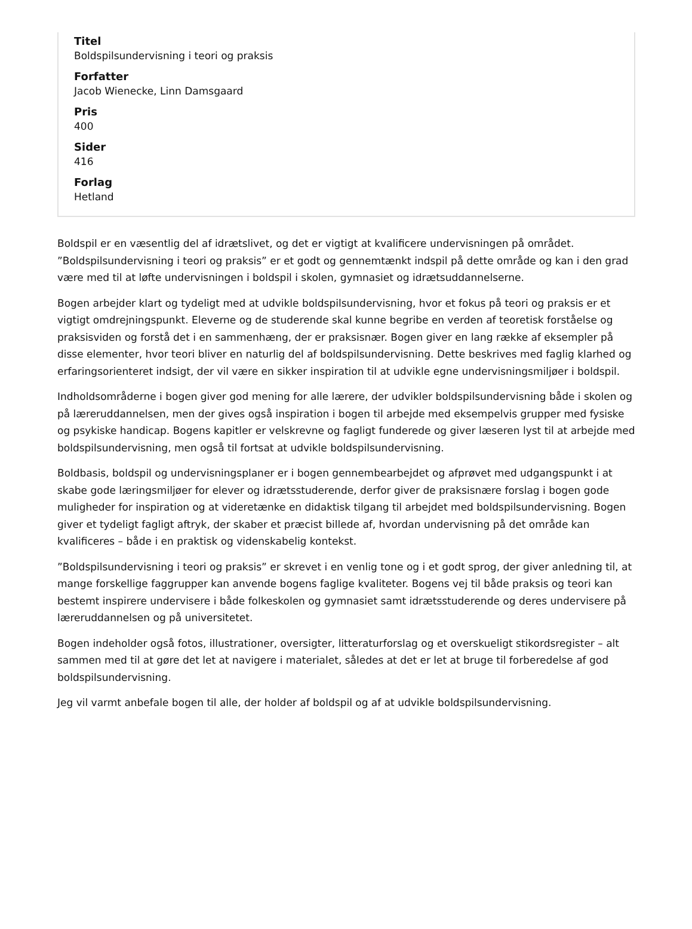Titel
Boldspilsundervisning i teori og praksis
Forfatter
Jacob Wienecke, Linn Damsgaard
Pris
400
Sider
416
Forlag
Hetland
Boldspil er en væsentlig del af idrætslivet, og det er vigtigt at kvalificere undervisningen på området. ”Boldspilsundervisning i teori og praksis” er et godt og gennemtænkt indspil på dette område og kan i den grad være med til at løfte undervisningen i boldspil i skolen, gymnasiet og idrætsuddannelserne.
Bogen arbejder klart og tydeligt med at udvikle boldspilsundervisning, hvor et fokus på teori og praksis er et vigtigt omdrejningspunkt. Eleverne og de studerende skal kunne begribe en verden af teoretisk forståelse og praksisviden og forstå det i en sammenhæng, der er praksisnær. Bogen giver en lang række af eksempler på disse elementer, hvor teori bliver en naturlig del af boldspilsundervisning. Dette beskrives med faglig klarhed og erfaringsorienteret indsigt, der vil være en sikker inspiration til at udvikle egne undervisningsmiljøer i boldspil.
Indholdsområderne i bogen giver god mening for alle lærere, der udvikler boldspilsundervisning både i skolen og på læreruddannelsen, men der gives også inspiration i bogen til arbejde med eksempelvis grupper med fysiske og psykiske handicap. Bogens kapitler er velskrevne og fagligt funderede og giver læseren lyst til at arbejde med boldspilsundervisning, men også til fortsat at udvikle boldspilsundervisning.
Boldbasis, boldspil og undervisningsplaner er i bogen gennembearbejdet og afprøvet med udgangspunkt i at skabe gode læringsmiljøer for elever og idrætsstuderende, derfor giver de praksisnære forslag i bogen gode muligheder for inspiration og at videretænke en didaktisk tilgang til arbejdet med boldspilsundervisning. Bogen giver et tydeligt fagligt aftryk, der skaber et præcist billede af, hvordan undervisning på det område kan kvalificeres – både i en praktisk og videnskabelig kontekst.
”Boldspilsundervisning i teori og praksis” er skrevet i en venlig tone og i et godt sprog, der giver anledning til, at mange forskellige faggrupper kan anvende bogens faglige kvaliteter. Bogens vej til både praksis og teori kan bestemt inspirere undervisere i både folkeskolen og gymnasiet samt idrætsstuderende og deres undervisere på læreruddannelsen og på universitetet.
Bogen indeholder også fotos, illustrationer, oversigter, litteraturforslag og et overskueligt stikordsregister – alt sammen med til at gøre det let at navigere i materialet, således at det er let at bruge til forberedelse af god boldspilsundervisning.
Jeg vil varmt anbefale bogen til alle, der holder af boldspil og af at udvikle boldspilsundervisning.